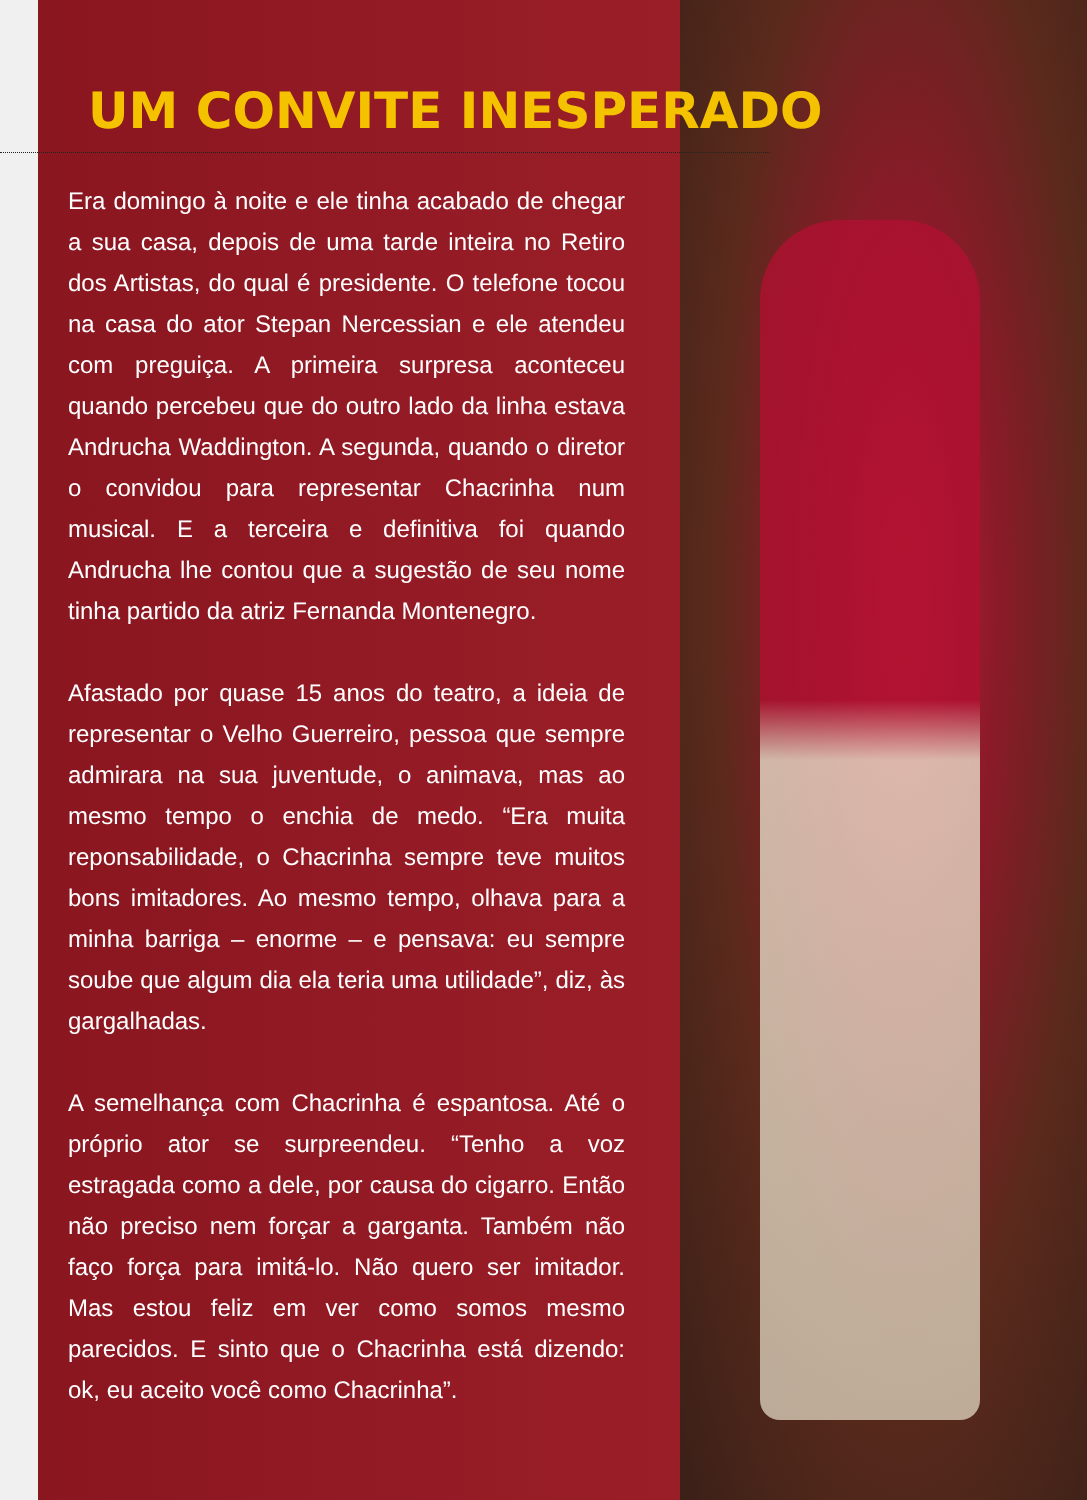UM CONVITE INESPERADO
Era domingo à noite e ele tinha acabado de chegar a sua casa, depois de uma tarde inteira no Retiro dos Artistas, do qual é presidente. O telefone tocou na casa do ator Stepan Nercessian e ele atendeu com preguiça. A primeira surpresa aconteceu quando percebeu que do outro lado da linha estava Andrucha Waddington. A segunda, quando o diretor o convidou para representar Chacrinha num musical. E a terceira e definitiva foi quando Andrucha lhe contou que a sugestão de seu nome tinha partido da atriz Fernanda Montenegro.
Afastado por quase 15 anos do teatro, a ideia de representar o Velho Guerreiro, pessoa que sempre admirara na sua juventude, o animava, mas ao mesmo tempo o enchia de medo. “Era muita reponsabilidade, o Chacrinha sempre teve muitos bons imitadores. Ao mesmo tempo, olhava para a minha barriga – enorme – e pensava: eu sempre soube que algum dia ela teria uma utilidade”, diz, às gargalhadas.
A semelhança com Chacrinha é espantosa. Até o próprio ator se surpreendeu. “Tenho a voz estragada como a dele, por causa do cigarro. Então não preciso nem forçar a garganta. Também não faço força para imitá-lo. Não quero ser imitador. Mas estou feliz em ver como somos mesmo parecidos. E sinto que o Chacrinha está dizendo: ok, eu aceito você como Chacrinha”.